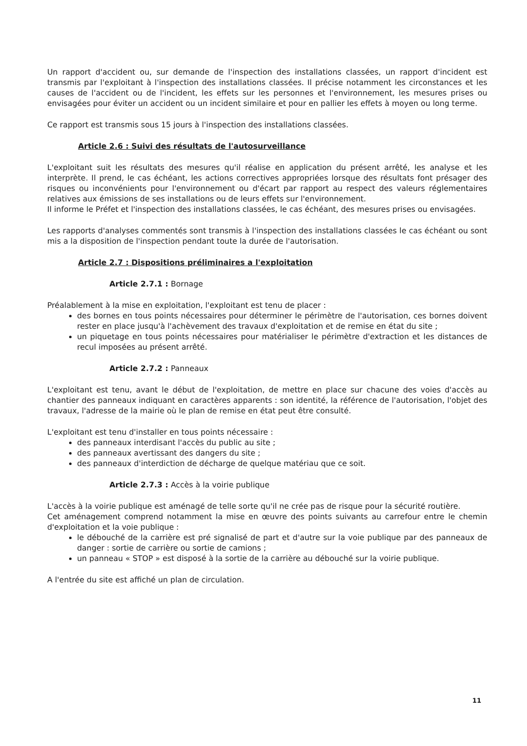Un rapport d'accident ou, sur demande de l'inspection des installations classées, un rapport d'incident est transmis par l'exploitant à l'inspection des installations classées. Il précise notamment les circonstances et les causes de l'accident ou de l'incident, les effets sur les personnes et l'environnement, les mesures prises ou envisagées pour éviter un accident ou un incident similaire et pour en pallier les effets à moyen ou long terme.
Ce rapport est transmis sous 15 jours à l'inspection des installations classées.
Article 2.6 : Suivi des résultats de l'autosurveillance
L'exploitant suit les résultats des mesures qu'il réalise en application du présent arrêté, les analyse et les interprète. Il prend, le cas échéant, les actions correctives appropriées lorsque des résultats font présager des risques ou inconvénients pour l'environnement ou d'écart par rapport au respect des valeurs réglementaires relatives aux émissions de ses installations ou de leurs effets sur l'environnement.
Il informe le Préfet et l'inspection des installations classées, le cas échéant, des mesures prises ou envisagées.
Les rapports d'analyses commentés sont transmis à l'inspection des installations classées le cas échéant ou sont mis a la disposition de l'inspection pendant toute la durée de l'autorisation.
Article 2.7 : Dispositions préliminaires a l'exploitation
Article 2.7.1 : Bornage
Préalablement à la mise en exploitation, l'exploitant est tenu de placer :
des bornes en tous points nécessaires pour déterminer le périmètre de l'autorisation, ces bornes doivent rester en place jusqu'à l'achèvement des travaux d'exploitation et de remise en état du site ;
un piquetage en tous points nécessaires pour matérialiser le périmètre d'extraction et les distances de recul imposées au présent arrêté.
Article 2.7.2 : Panneaux
L'exploitant est tenu, avant le début de l'exploitation, de mettre en place sur chacune des voies d'accès au chantier des panneaux indiquant en caractères apparents : son identité, la référence de l'autorisation, l'objet des travaux, l'adresse de la mairie où le plan de remise en état peut être consulté.
L'exploitant est tenu d'installer en tous points nécessaire :
des panneaux interdisant l'accès du public au site ;
des panneaux avertissant des dangers du site ;
des panneaux d'interdiction de décharge de quelque matériau que ce soit.
Article 2.7.3 : Accès à la voirie publique
L'accès à la voirie publique est aménagé de telle sorte qu'il ne crée pas de risque pour la sécurité routière.
Cet aménagement comprend notamment la mise en œuvre des points suivants au carrefour entre le chemin d'exploitation et la voie publique :
le débouché de la carrière est pré signalisé de part et d'autre sur la voie publique par des panneaux de danger : sortie de carrière ou sortie de camions ;
un panneau « STOP » est disposé à la sortie de la carrière au débouché sur la voirie publique.
A l'entrée du site est affiché un plan de circulation.
11